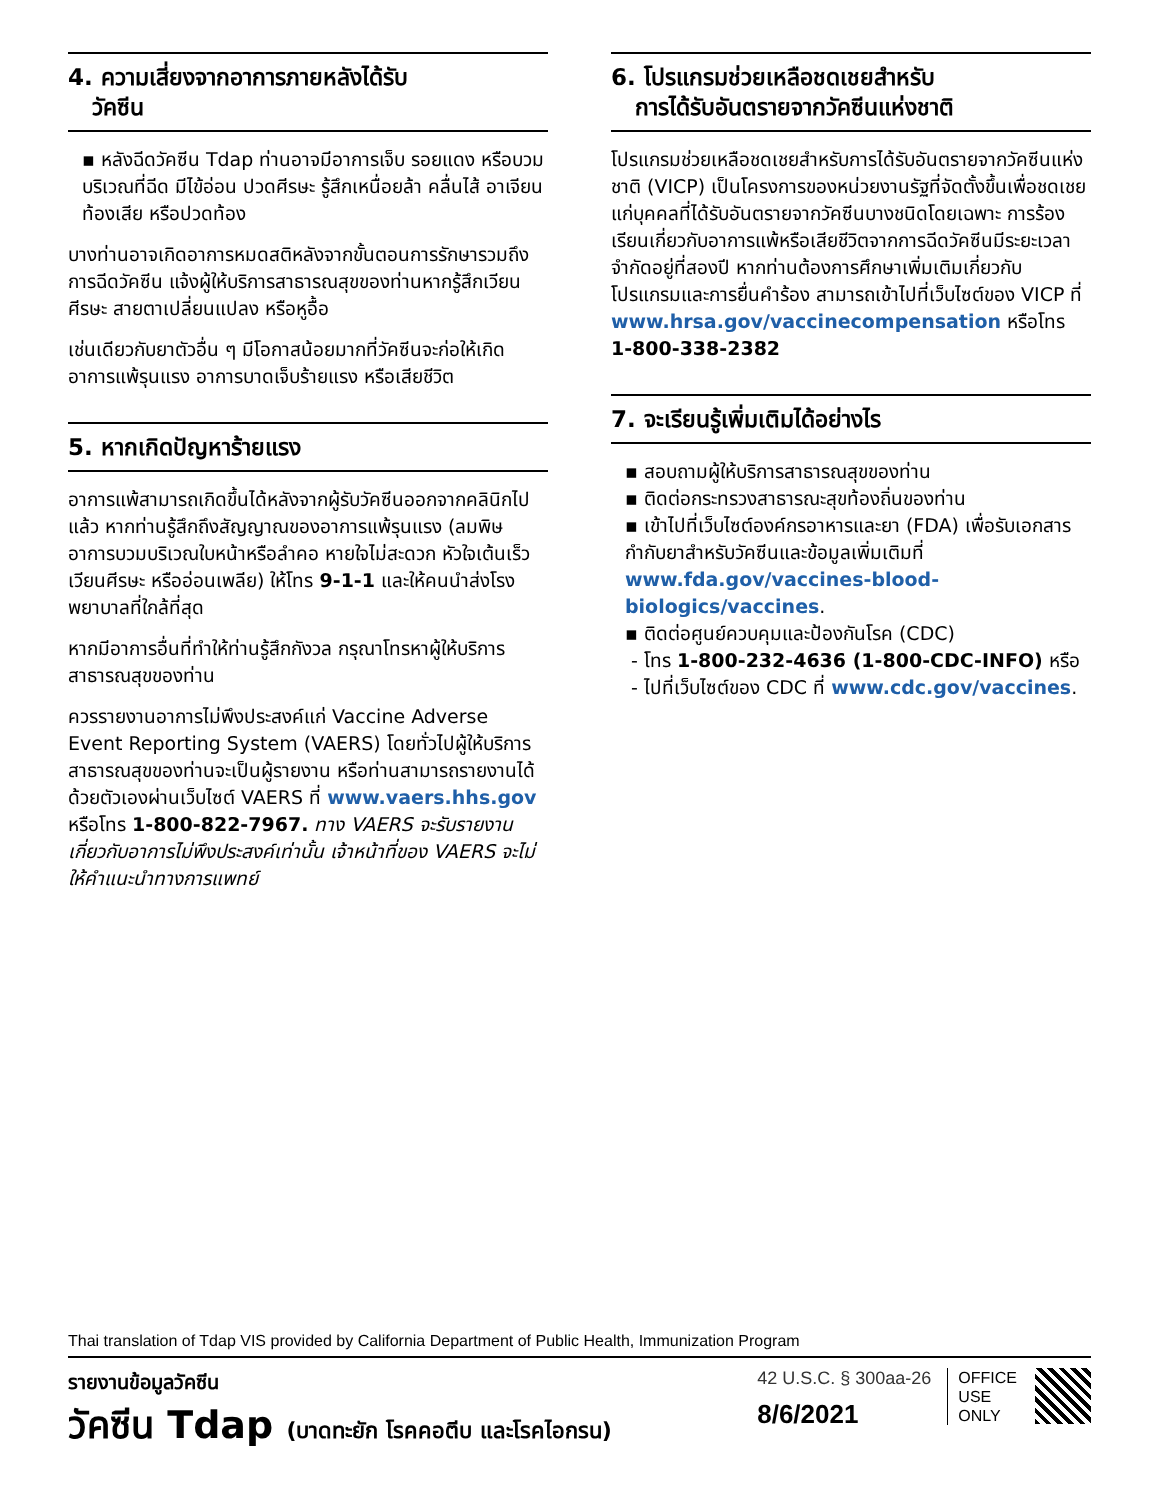4. ความเสี่ยงจากอาการภายหลังได้รับ
วัคซีน
▪ หลังฉีดวัคซีน Tdap ท่านอาจมีอาการเจ็บ รอยแดง หรือบวมบริเวณที่ฉีด มีไข้อ่อน ปวดศีรษะ รู้สึกเหนื่อยล้า คลื่นไส้ อาเจียน ท้องเสีย หรือปวดท้อง
บางท่านอาจเกิดอาการหมดสติหลังจากขั้นตอนการรักษารวมถึงการฉีดวัคซีน แจ้งผู้ให้บริการสาธารณสุขของท่านหากรู้สึกเวียนศีรษะ สายตาเปลี่ยนแปลง หรือหูอื้อ
เช่นเดียวกับยาตัวอื่น ๆ มีโอกาสน้อยมากที่วัคซีนจะก่อให้เกิดอาการแพ้รุนแรง อาการบาดเจ็บร้ายแรง หรือเสียชีวิต
5. หากเกิดปัญหาร้ายแรง
อาการแพ้สามารถเกิดขึ้นได้หลังจากผู้รับวัคซีนออกจากคลินิกไปแล้ว หากท่านรู้สึกถึงสัญญาณของอาการแพ้รุนแรง (ลมพิษ อาการบวมบริเวณใบหน้าหรือลำคอ หายใจไม่สะดวก หัวใจเต้นเร็ว เวียนศีรษะ หรืออ่อนเพลีย) ให้โทร 9-1-1 และให้คนนำส่งโรงพยาบาลที่ใกล้ที่สุด
หากมีอาการอื่นที่ทำให้ท่านรู้สึกกังวล กรุณาโทรหาผู้ให้บริการสาธารณสุขของท่าน
ควรรายงานอาการไม่พึงประสงค์แก่ Vaccine Adverse Event Reporting System (VAERS) โดยทั่วไปผู้ให้บริการสาธารณสุขของท่านจะเป็นผู้รายงาน หรือท่านสามารถรายงานได้ด้วยตัวเองผ่านเว็บไซต์ VAERS ที่ www.vaers.hhs.gov หรือโทร 1-800-822-7967. ทาง VAERS จะรับรายงานเกี่ยวกับอาการไม่พึงประสงค์เท่านั้น เจ้าหน้าที่ของ VAERS จะไม่ให้คำแนะนำทางการแพทย์
6. โปรแกรมช่วยเหลือชดเชยสำหรับ
การได้รับอันตรายจากวัคซีนแห่งชาติ
โปรแกรมช่วยเหลือชดเชยสำหรับการได้รับอันตรายจากวัคซีนแห่งชาติ (VICP) เป็นโครงการของหน่วยงานรัฐที่จัดตั้งขึ้นเพื่อชดเชยแก่บุคคลที่ได้รับอันตรายจากวัคซีนบางชนิดโดยเฉพาะ การร้องเรียนเกี่ยวกับอาการแพ้หรือเสียชีวิตจากการฉีดวัคซีนมีระยะเวลาจำกัดอยู่ที่สองปี หากท่านต้องการศึกษาเพิ่มเติมเกี่ยวกับโปรแกรมและการยื่นคำร้อง สามารถเข้าไปที่เว็บไซต์ของ VICP ที่ www.hrsa.gov/vaccinecompensation หรือโทร 1-800-338-2382
7. จะเรียนรู้เพิ่มเติมได้อย่างไร
▪ สอบถามผู้ให้บริการสาธารณสุขของท่าน
▪ ติดต่อกระทรวงสาธารณะสุขท้องถิ่นของท่าน
▪ เข้าไปที่เว็บไซต์องค์กรอาหารและยา (FDA) เพื่อรับเอกสารกำกับยาสำหรับวัคซีนและข้อมูลเพิ่มเติมที่ www.fda.gov/vaccines-blood-biologics/vaccines.
▪ ติดต่อศูนย์ควบคุมและป้องกันโรค (CDC)
- โทร 1-800-232-4636 (1-800-CDC-INFO) หรือ
- ไปที่เว็บไซต์ของ CDC ที่ www.cdc.gov/vaccines.
Thai translation of Tdap VIS provided by California Department of Public Health, Immunization Program
รายงานข้อมูลวัคซีน
วัคซีน Tdap (บาดทะยัก โรคคอตีบ และโรคไอกรน)
42 U.S.C. § 300aa-26
8/6/2021
OFFICE
USE
ONLY